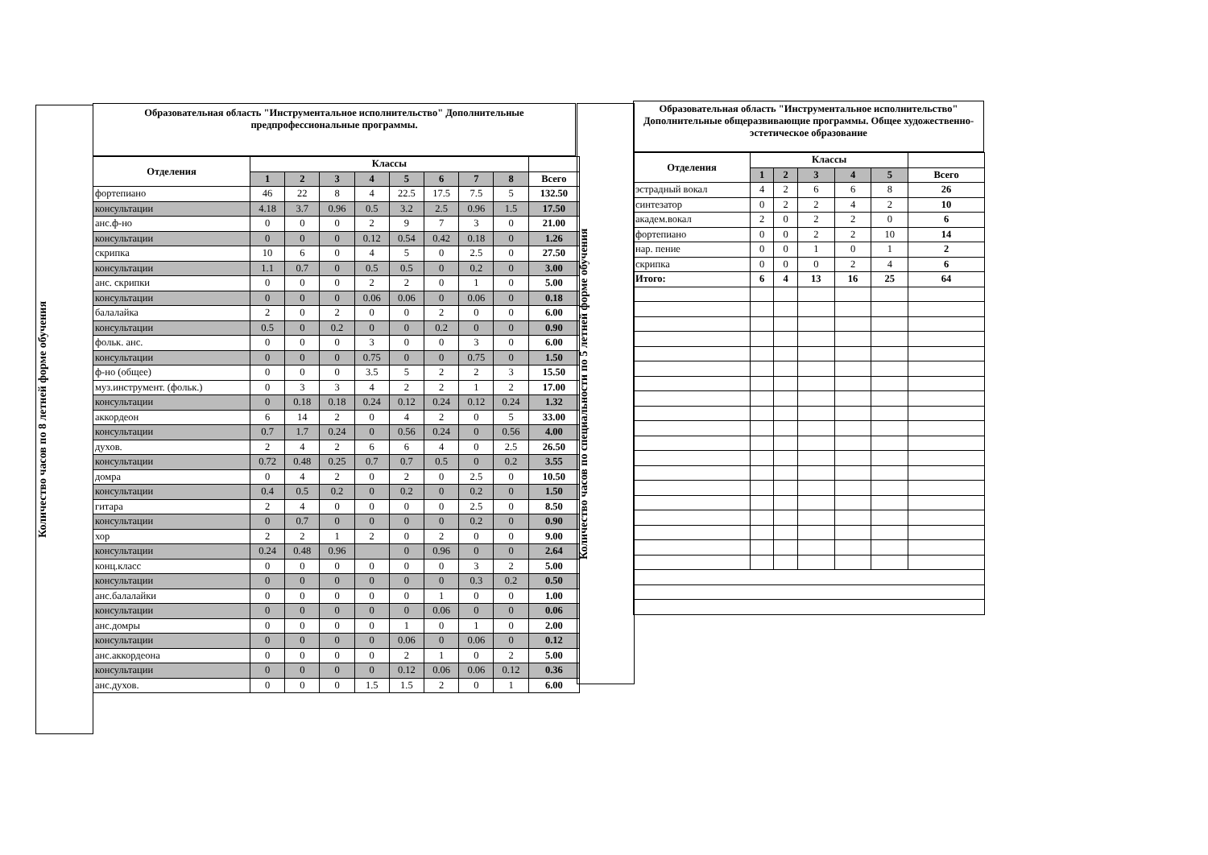Количество часов по 8 летней форме обучения
Образовательная область "Инструментальное исполнительство" Дополнительные предпрофессиональные программы.
| Отделения | Классы | | | | | | | | |
| --- | --- | --- | --- | --- | --- | --- | --- | --- | --- |
| | 1 | 2 | 3 | 4 | 5 | 6 | 7 | 8 | Всего |
| фортепиано | 46 | 22 | 8 | 4 | 22.5 | 17.5 | 7.5 | 5 | 132.50 |
| консультации | 4.18 | 3.7 | 0.96 | 0.5 | 3.2 | 2.5 | 0.96 | 1.5 | 17.50 |
| анс.ф-но | 0 | 0 | 0 | 2 | 9 | 7 | 3 | 0 | 21.00 |
| консультации | 0 | 0 | 0 | 0.12 | 0.54 | 0.42 | 0.18 | 0 | 1.26 |
| скрипка | 10 | 6 | 0 | 4 | 5 | 0 | 2.5 | 0 | 27.50 |
| консультации | 1.1 | 0.7 | 0 | 0.5 | 0.5 | 0 | 0.2 | 0 | 3.00 |
| анс. скрипки | 0 | 0 | 0 | 2 | 2 | 0 | 1 | 0 | 5.00 |
| консультации | 0 | 0 | 0 | 0.06 | 0.06 | 0 | 0.06 | 0 | 0.18 |
| балалайка | 2 | 0 | 2 | 0 | 0 | 2 | 0 | 0 | 6.00 |
| консультации | 0.5 | 0 | 0.2 | 0 | 0 | 0.2 | 0 | 0 | 0.90 |
| фольк. анс. | 0 | 0 | 0 | 3 | 0 | 0 | 3 | 0 | 6.00 |
| консультации | 0 | 0 | 0 | 0.75 | 0 | 0 | 0.75 | 0 | 1.50 |
| ф-но (общее) | 0 | 0 | 0 | 3.5 | 5 | 2 | 2 | 3 | 15.50 |
| муз.инструмент. (фольк.) | 0 | 3 | 3 | 4 | 2 | 2 | 1 | 2 | 17.00 |
| консультации | 0 | 0.18 | 0.18 | 0.24 | 0.12 | 0.24 | 0.12 | 0.24 | 1.32 |
| аккордеон | 6 | 14 | 2 | 0 | 4 | 2 | 0 | 5 | 33.00 |
| консультации | 0.7 | 1.7 | 0.24 | 0 | 0.56 | 0.24 | 0 | 0.56 | 4.00 |
| духов. | 2 | 4 | 2 | 6 | 6 | 4 | 0 | 2.5 | 26.50 |
| консультации | 0.72 | 0.48 | 0.25 | 0.7 | 0.7 | 0.5 | 0 | 0.2 | 3.55 |
| домра | 0 | 4 | 2 | 0 | 2 | 0 | 2.5 | 0 | 10.50 |
| консультации | 0.4 | 0.5 | 0.2 | 0 | 0.2 | 0 | 0.2 | 0 | 1.50 |
| гитара | 2 | 4 | 0 | 0 | 0 | 0 | 2.5 | 0 | 8.50 |
| консультации | 0 | 0.7 | 0 | 0 | 0 | 0 | 0.2 | 0 | 0.90 |
| хор | 2 | 2 | 1 | 2 | 0 | 2 | 0 | 0 | 9.00 |
| консультации | 0.24 | 0.48 | 0.96 | | 0 | 0.96 | 0 | 0 | 2.64 |
| конц.класс | 0 | 0 | 0 | 0 | 0 | 0 | 3 | 2 | 5.00 |
| консультации | 0 | 0 | 0 | 0 | 0 | 0 | 0.3 | 0.2 | 0.50 |
| анс.балалайки | 0 | 0 | 0 | 0 | 0 | 1 | 0 | 0 | 1.00 |
| консультации | 0 | 0 | 0 | 0 | 0 | 0.06 | 0 | 0 | 0.06 |
| анс.домры | 0 | 0 | 0 | 0 | 1 | 0 | 1 | 0 | 2.00 |
| консультации | 0 | 0 | 0 | 0 | 0.06 | 0 | 0.06 | 0 | 0.12 |
| анс.аккордеона | 0 | 0 | 0 | 0 | 2 | 1 | 0 | 2 | 5.00 |
| консультации | 0 | 0 | 0 | 0 | 0.12 | 0.06 | 0.06 | 0.12 | 0.36 |
| анс.духов. | 0 | 0 | 0 | 1.5 | 1.5 | 2 | 0 | 1 | 6.00 |
Количество часов по специальности по 5 летней форме обучения
Образовательная область "Инструментальное исполнительство" Дополнительные общеразвивающие программы. Общее художественно-эстетическое образование
| Отделения | Классы | | | | | |
| --- | --- | --- | --- | --- | --- | --- |
| | 1 | 2 | 3 | 4 | 5 | Всего |
| эстрадный вокал | 4 | 2 | 6 | 6 | 8 | 26 |
| синтезатор | 0 | 2 | 2 | 4 | 2 | 10 |
| академ.вокал | 2 | 0 | 2 | 2 | 0 | 6 |
| фортепиано | 0 | 0 | 2 | 2 | 10 | 14 |
| нар. пение | 0 | 0 | 1 | 0 | 1 | 2 |
| скрипка | 0 | 0 | 0 | 2 | 4 | 6 |
| Итого: | 6 | 4 | 13 | 16 | 25 | 64 |